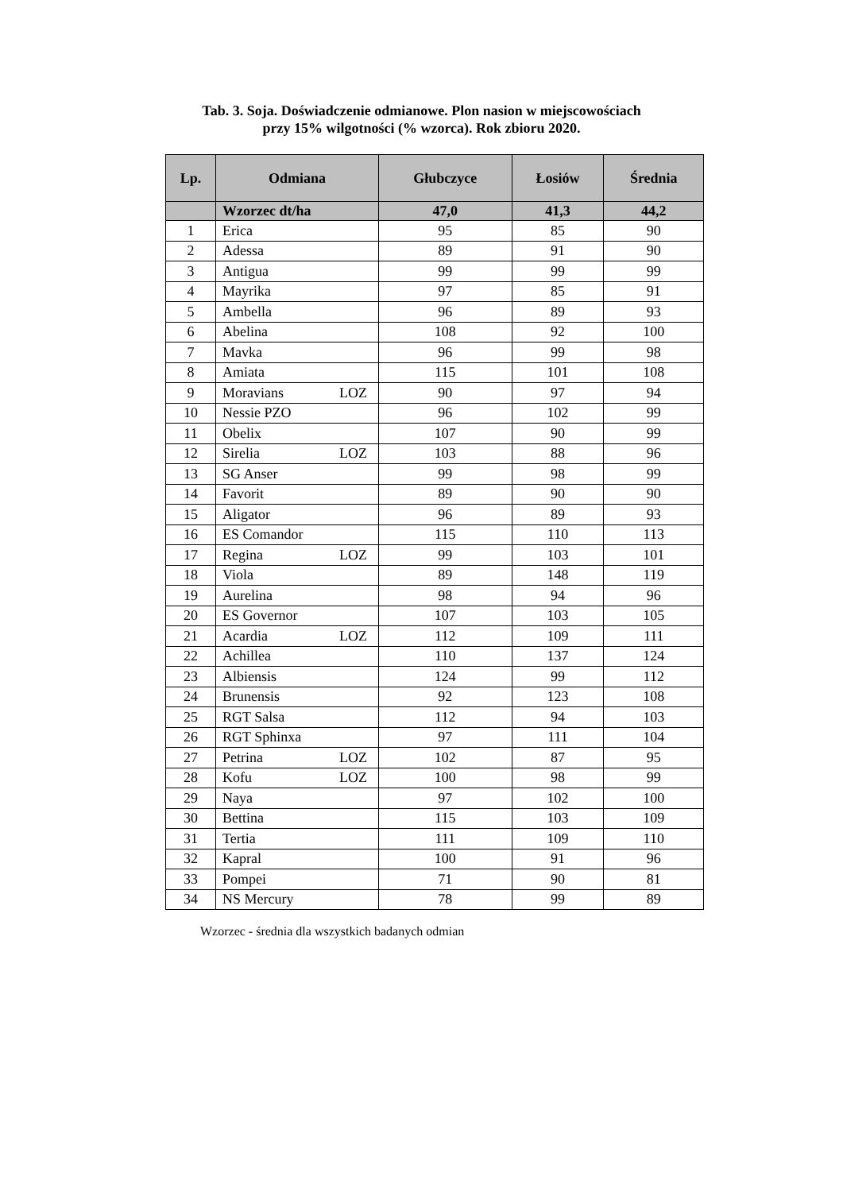Tab. 3. Soja. Doświadczenie odmianowe. Plon nasion w miejscowościach
przy 15% wilgotności (% wzorca). Rok zbioru 2020.
| Lp. | Odmiana | Głubczyce | Łosiów | Średnia |
| --- | --- | --- | --- | --- |
| | Wzorzec dt/ha | 47,0 | 41,3 | 44,2 |
| 1 | Erica | 95 | 85 | 90 |
| 2 | Adessa | 89 | 91 | 90 |
| 3 | Antigua | 99 | 99 | 99 |
| 4 | Mayrika | 97 | 85 | 91 |
| 5 | Ambella | 96 | 89 | 93 |
| 6 | Abelina | 108 | 92 | 100 |
| 7 | Mavka | 96 | 99 | 98 |
| 8 | Amiata | 115 | 101 | 108 |
| 9 | Moravians LOZ | 90 | 97 | 94 |
| 10 | Nessie PZO | 96 | 102 | 99 |
| 11 | Obelix | 107 | 90 | 99 |
| 12 | Sirelia LOZ | 103 | 88 | 96 |
| 13 | SG Anser | 99 | 98 | 99 |
| 14 | Favorit | 89 | 90 | 90 |
| 15 | Aligator | 96 | 89 | 93 |
| 16 | ES Comandor | 115 | 110 | 113 |
| 17 | Regina LOZ | 99 | 103 | 101 |
| 18 | Viola | 89 | 148 | 119 |
| 19 | Aurelina | 98 | 94 | 96 |
| 20 | ES Governor | 107 | 103 | 105 |
| 21 | Acardia LOZ | 112 | 109 | 111 |
| 22 | Achillea | 110 | 137 | 124 |
| 23 | Albiensis | 124 | 99 | 112 |
| 24 | Brunensis | 92 | 123 | 108 |
| 25 | RGT Salsa | 112 | 94 | 103 |
| 26 | RGT Sphinxa | 97 | 111 | 104 |
| 27 | Petrina LOZ | 102 | 87 | 95 |
| 28 | Kofu LOZ | 100 | 98 | 99 |
| 29 | Naya | 97 | 102 | 100 |
| 30 | Bettina | 115 | 103 | 109 |
| 31 | Tertia | 111 | 109 | 110 |
| 32 | Kapral | 100 | 91 | 96 |
| 33 | Pompei | 71 | 90 | 81 |
| 34 | NS Mercury | 78 | 99 | 89 |
Wzorzec - średnia dla wszystkich badanych odmian